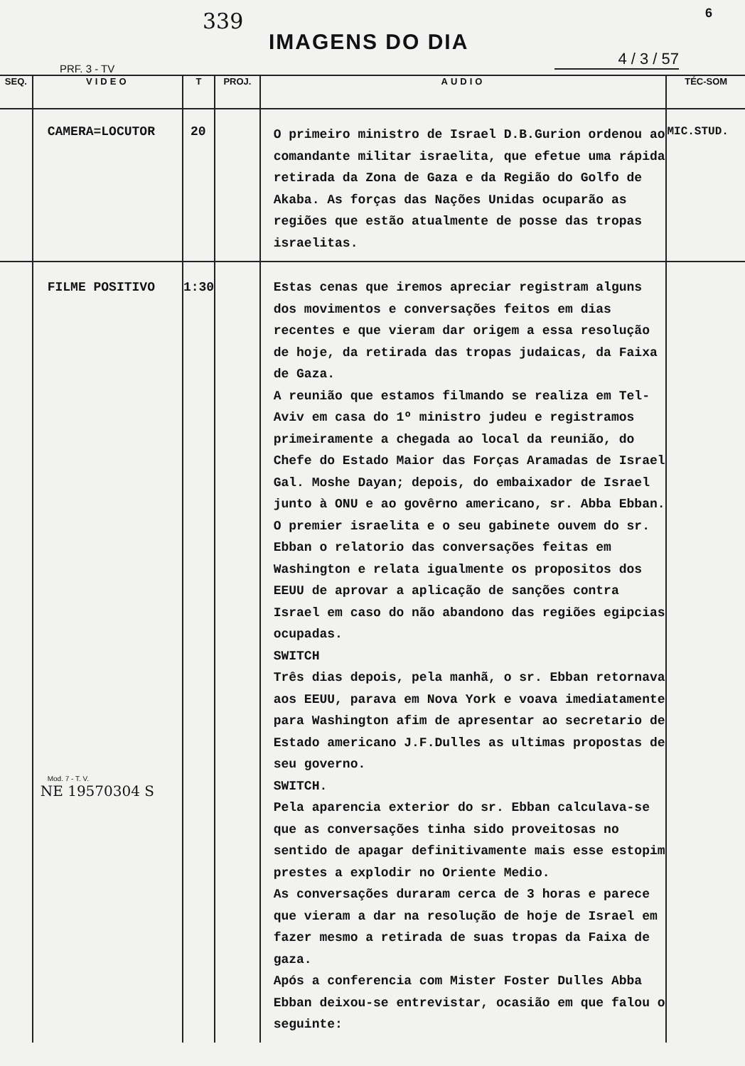339
IMAGENS DO DIA
6
PRF. 3 - TV
4 / 3 / 57
| SEQ. | VIDEO | T | PROJ. | AUDIO | TÉC-SOM |
| --- | --- | --- | --- | --- | --- |
| | CAMERA=LOCUTOR | 20 | | O primeiro ministro de Israel D.B.Gurion ordenou ao comandante militar israelita, que efetue uma rápida retirada da Zona de Gaza e da Região do Golfo de Akaba. As forças das Nações Unidas ocuparão as regiões que estão atualmente de posse das tropas israelitas. | MIC.STUD. |
| | FILME POSITIVO Mod. 7 - T. V. NE 19570304 S | 1:30 | | Estas cenas que iremos apreciar registram alguns dos movimentos e conversações feitos em dias recentes e que vieram dar origem a essa resolução de hoje, da retirada das tropas judaicas, da Faixa de Gaza. A reunião que estamos filmando se realiza em Tel-Aviv em casa do 1º ministro judeu e registramos primeiramente a chegada ao local da reunião, do Chefe do Estado Maior das Forças Aramadas de Israel Gal. Moshe Dayan; depois, do embaixador de Israel junto à ONU e ao govêrno americano, sr. Abba Ebban. O premier israelita e o seu gabinete ouvem do sr. Ebban o relatorio das conversações feitas em Washington e relata igualmente os propositos dos EEUU de aprovar a aplicação de sanções contra Israel em caso do não abandono das regiões egipcias ocupadas. SWITCH Três dias depois, pela manhã, o sr. Ebban retornava aos EEUU, parava em Nova York e voava imediatamente para Washington afim de apresentar ao secretario de Estado americano J.F.Dulles as ultimas propostas de seu governo. SWITCH. Pela aparencia exterior do sr. Ebban calculava-se que as conversações tinha sido proveitosas no sentido de apagar definitivamente mais esse estopim prestes a explodir no Oriente Medio. As conversações duraram cerca de 3 horas e parece que vieram a dar na resolução de hoje de Israel em fazer mesmo a retirada de suas tropas da Faixa de gaza. Após a conferencia com Mister Foster Dulles Abba Ebban deixou-se entrevistar, ocasião em que falou o seguinte: | |